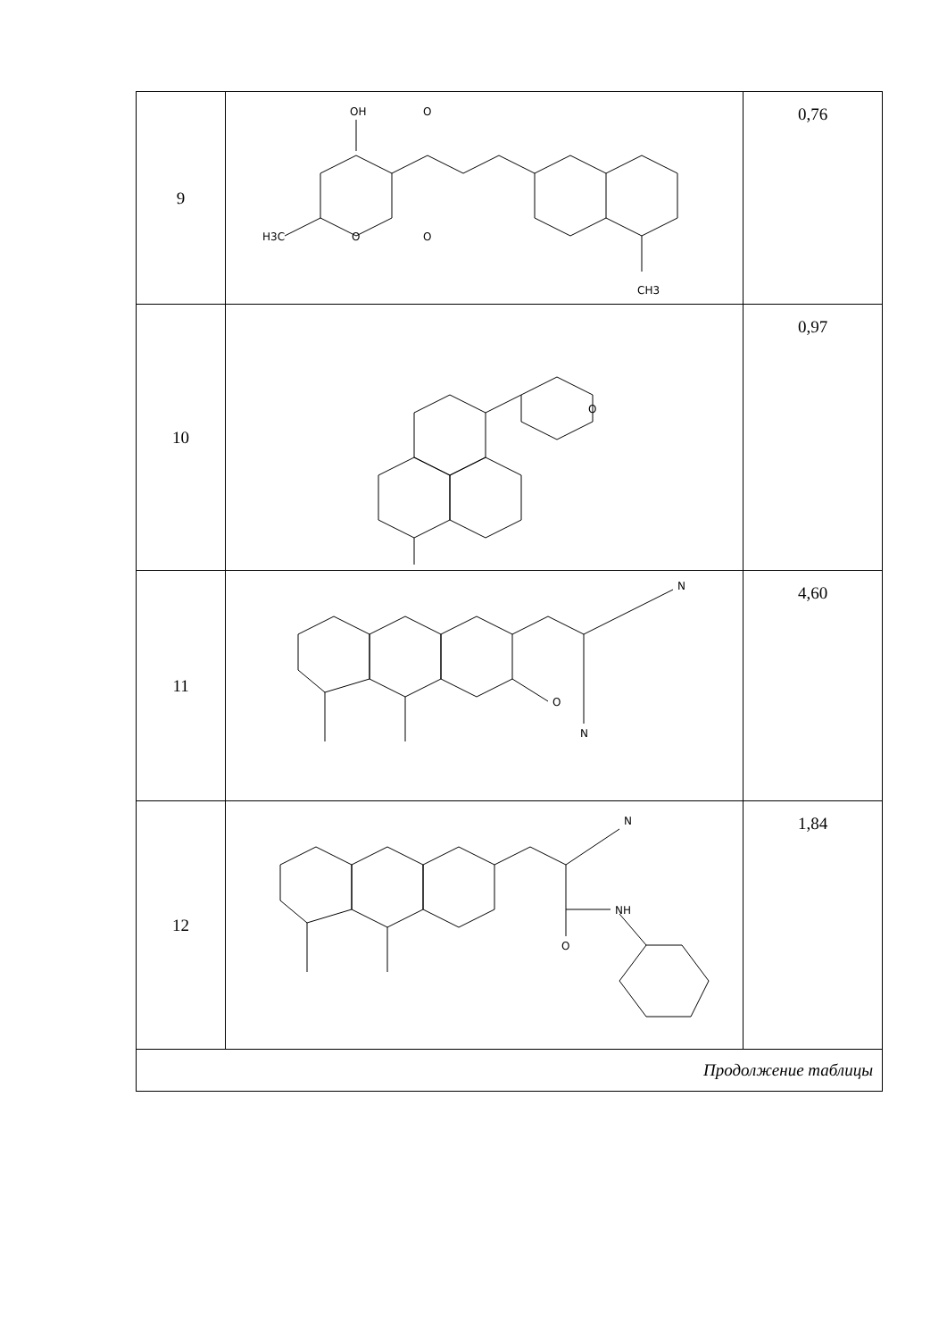| 9 | OH O CH3 H3C O O | 0,76 |
| 10 | O | 0,97 |
| 11 | N N O | 4,60 |
| 12 | N NH O | 1,84 |
| Продолжение таблицы | | |